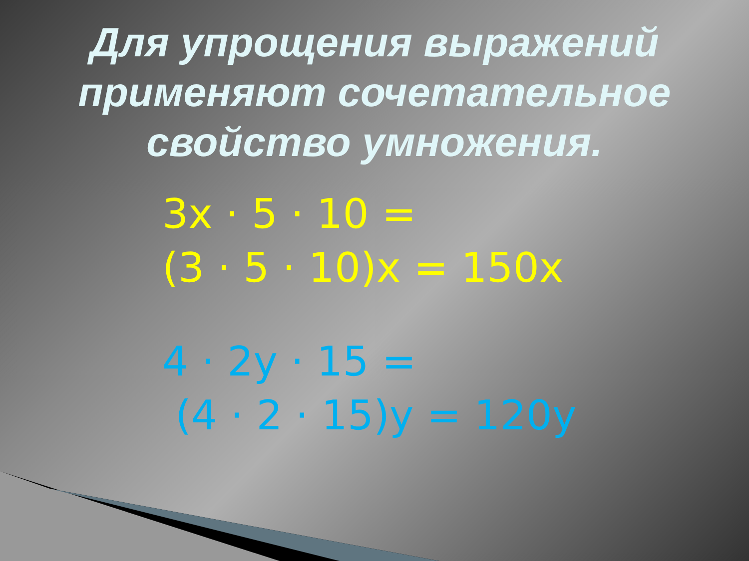Для упрощения выражений
применяют сочетательное
свойство умножения.
3x · 5 · 10 =
(3 · 5 · 10)x = 150x
4 · 2y · 15 =
(4 · 2 · 15)y = 120y